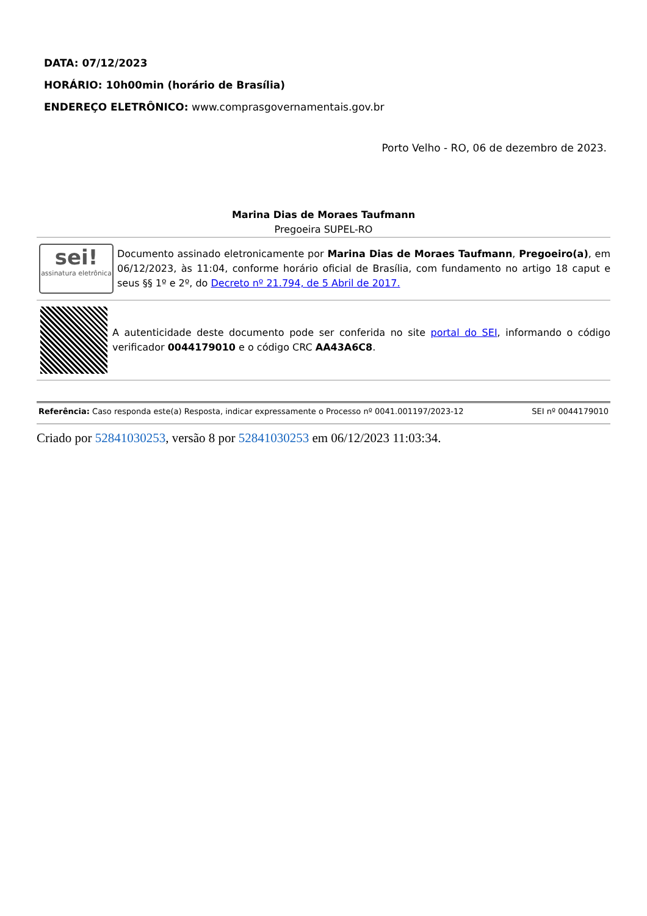DATA: 07/12/2023
HORÁRIO: 10h00min (horário de Brasília)
ENDEREÇO ELETRÔNICO: www.comprasgovernamentais.gov.br
Porto Velho - RO, 06 de dezembro de 2023.
Marina Dias de Moraes Taufmann
Pregoeira SUPEL-RO
sei!
assinatura eletrônica
Documento assinado eletronicamente por Marina Dias de Moraes Taufmann, Pregoeiro(a), em 06/12/2023, às 11:04, conforme horário oficial de Brasília, com fundamento no artigo 18 caput e seus §§ 1º e 2º, do Decreto nº 21.794, de 5 Abril de 2017.
A autenticidade deste documento pode ser conferida no site portal do SEI, informando o código verificador 0044179010 e o código CRC AA43A6C8.
Referência: Caso responda este(a) Resposta, indicar expressamente o Processo nº 0041.001197/2023-12 SEI nº 0044179010
Criado por 52841030253, versão 8 por 52841030253 em 06/12/2023 11:03:34.